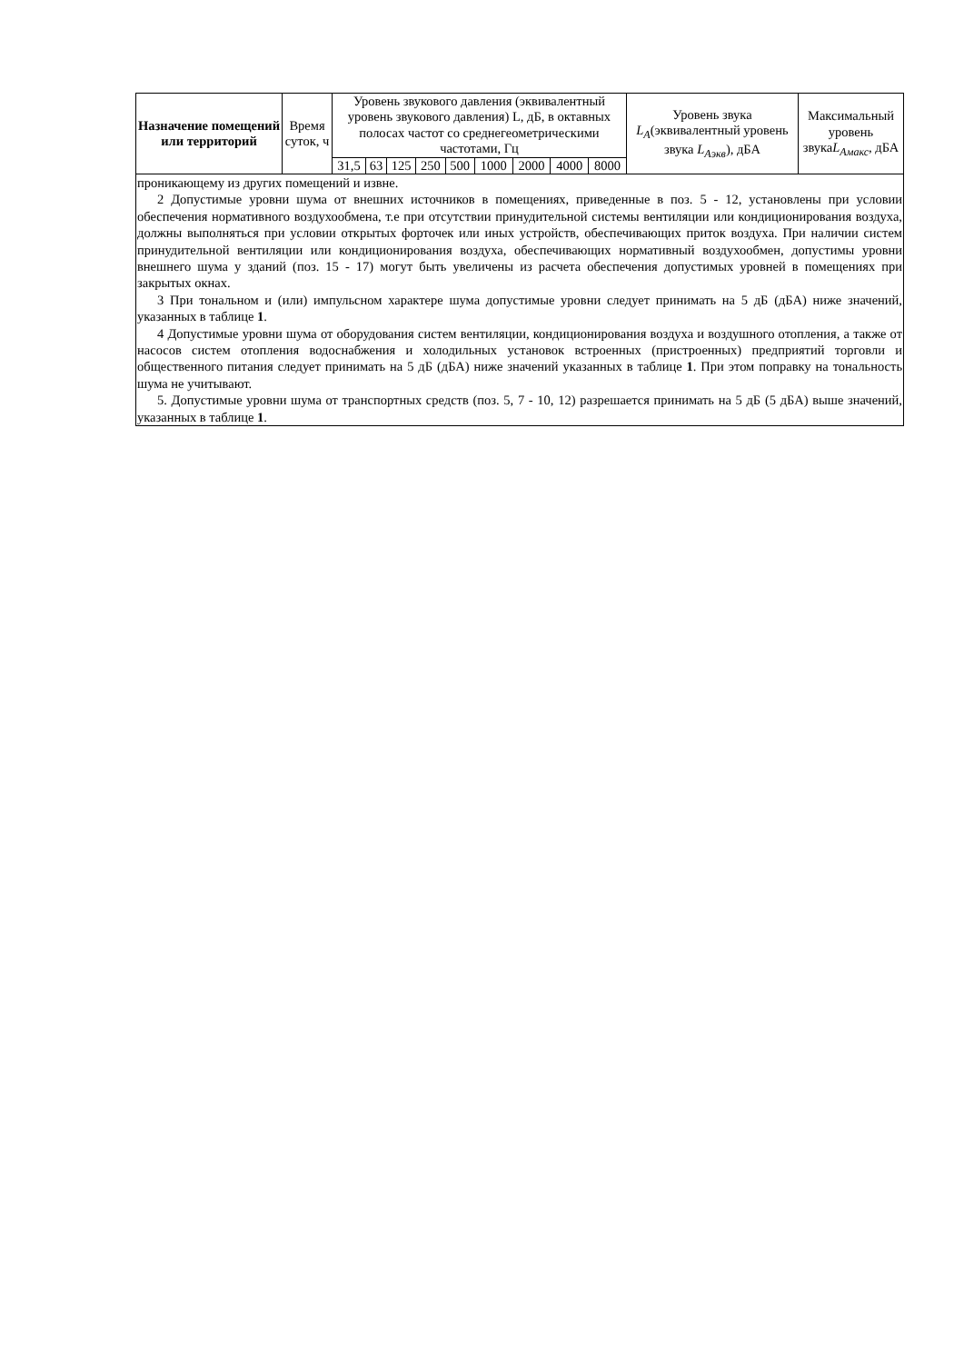| Назначение помещений или территорий | Время суток, ч | Уровень звукового давления (эквивалентный уровень звукового давления) L, дБ, в октавных полосах частот со среднегеометрическими частотами, Гц | | | | | | | | | Уровень звука L<sub>A</sub> (эквивалентный уровень звука L<sub>Aэкв</sub> ), дБА | Максимальный уровень звука L<sub>Aмакс</sub> , дБА |
| --- | --- | --- | --- | --- | --- | --- | --- | --- | --- | --- | --- | --- |
| | | 31,5 | 63 | 125 | 250 | 500 | 1000 | 2000 | 4000 | 8000 | | |
проникающему из других помещений и извне.
2 Допустимые уровни шума от внешних источников в помещениях, приведенные в поз. 5 - 12, установлены при условии обеспечения нормативного воздухообмена, т.е при отсутствии принудительной системы вентиляции или кондиционирования воздуха, должны выполняться при условии открытых форточек или иных устройств, обеспечивающих приток воздуха. При наличии систем принудительной вентиляции или кондиционирования воздуха, обеспечивающих нормативный воздухообмен, допустимы уровни внешнего шума у зданий (поз. 15 - 17) могут быть увеличены из расчета обеспечения допустимых уровней в помещениях при закрытых окнах.
3 При тональном и (или) импульсном характере шума допустимые уровни следует принимать на 5 дБ (дБА) ниже значений, указанных в таблице 1.
4 Допустимые уровни шума от оборудования систем вентиляции, кондиционирования воздуха и воздушного отопления, а также от насосов систем отопления водоснабжения и холодильных установок встроенных (пристроенных) предприятий торговли и общественного питания следует принимать на 5 дБ (дБА) ниже значений указанных в таблице 1. При этом поправку на тональность шума не учитывают.
5. Допустимые уровни шума от транспортных средств (поз. 5, 7 - 10, 12) разрешается принимать на 5 дБ (5 дБА) выше значений, указанных в таблице 1.